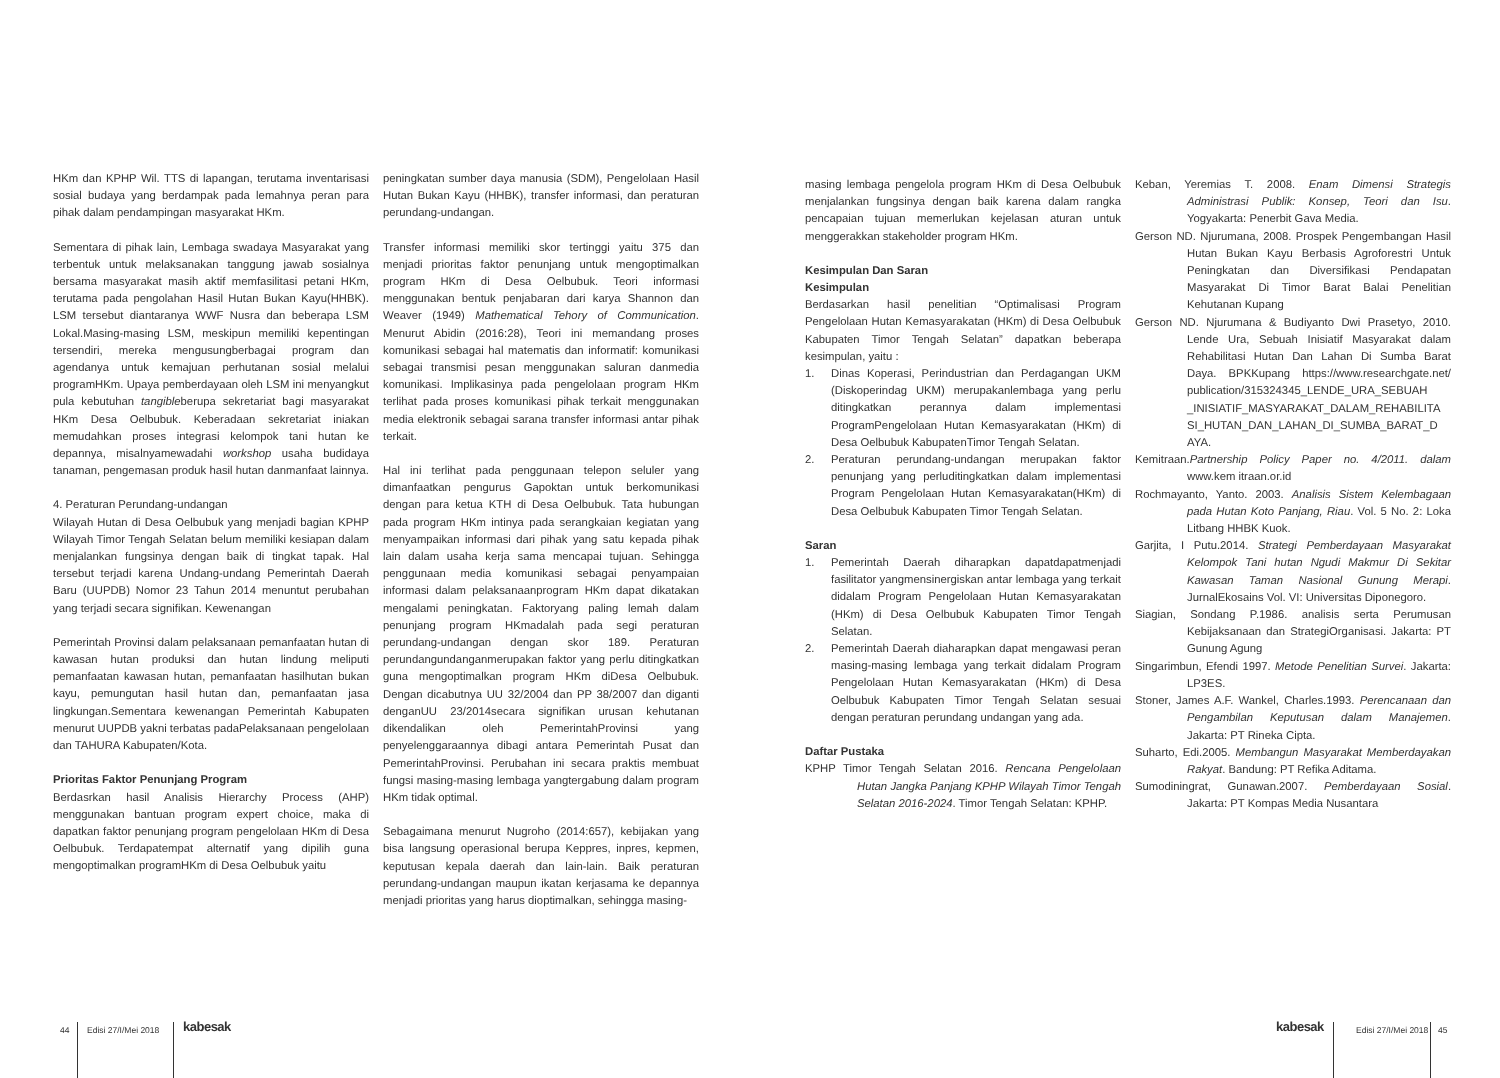HKm dan KPHP Wil. TTS di lapangan, terutama inventarisasi sosial budaya yang berdampak pada lemahnya peran para pihak dalam pendampingan masyarakat HKm.
Sementara di pihak lain, Lembaga swadaya Masyarakat yang terbentuk untuk melaksanakan tanggung jawab sosialnya bersama masyarakat masih aktif memfasilitasi petani HKm, terutama pada pengolahan Hasil Hutan Bukan Kayu(HHBK). LSM tersebut diantaranya WWF Nusra dan beberapa LSM Lokal.Masing-masing LSM, meskipun memiliki kepentingan tersendiri, mereka mengusungberbagai program dan agendanya untuk kemajuan perhutanan sosial melalui programHKm. Upaya pemberdayaan oleh LSM ini menyangkut pula kebutuhan tangibleberupa sekretariat bagi masyarakat HKm Desa Oelbubuk. Keberadaan sekretariat iniakan memudahkan proses integrasi kelompok tani hutan ke depannya, misalnyamewadahi workshop usaha budidaya tanaman, pengemasan produk hasil hutan danmanfaat lainnya.
4. Peraturan Perundang-undangan
Wilayah Hutan di Desa Oelbubuk yang menjadi bagian KPHP Wilayah Timor Tengah Selatan belum memiliki kesiapan dalam menjalankan fungsinya dengan baik di tingkat tapak. Hal tersebut terjadi karena Undang-undang Pemerintah Daerah Baru (UUPDB) Nomor 23 Tahun 2014 menuntut perubahan yang terjadi secara signifikan. Kewenangan
Pemerintah Provinsi dalam pelaksanaan pemanfaatan hutan di kawasan hutan produksi dan hutan lindung meliputi pemanfaatan kawasan hutan, pemanfaatan hasilhutan bukan kayu, pemungutan hasil hutan dan, pemanfaatan jasa lingkungan.Sementara kewenangan Pemerintah Kabupaten menurut UUPDB yakni terbatas padaPelaksanaan pengelolaan dan TAHURA Kabupaten/Kota.
Prioritas Faktor Penunjang Program
Berdasrkan hasil Analisis Hierarchy Process (AHP) menggunakan bantuan program expert choice, maka di dapatkan faktor penunjang program pengelolaan HKm di Desa Oelbubuk. Terdapatempat alternatif yang dipilih guna mengoptimalkan programHKm di Desa Oelbubuk yaitu
peningkatan sumber daya manusia (SDM), Pengelolaan Hasil Hutan Bukan Kayu (HHBK), transfer informasi, dan peraturan perundang-undangan.
Transfer informasi memiliki skor tertinggi yaitu 375 dan menjadi prioritas faktor penunjang untuk mengoptimalkan program HKm di Desa Oelbubuk. Teori informasi menggunakan bentuk penjabaran dari karya Shannon dan Weaver (1949) Mathematical Tehory of Communication. Menurut Abidin (2016:28), Teori ini memandang proses komunikasi sebagai hal matematis dan informatif: komunikasi sebagai transmisi pesan menggunakan saluran danmedia komunikasi. Implikasinya pada pengelolaan program HKm terlihat pada proses komunikasi pihak terkait menggunakan media elektronik sebagai sarana transfer informasi antar pihak terkait.
Hal ini terlihat pada penggunaan telepon seluler yang dimanfaatkan pengurus Gapoktan untuk berkomunikasi dengan para ketua KTH di Desa Oelbubuk. Tata hubungan pada program HKm intinya pada serangkaian kegiatan yang menyampaikan informasi dari pihak yang satu kepada pihak lain dalam usaha kerja sama mencapai tujuan. Sehingga penggunaan media komunikasi sebagai penyampaian informasi dalam pelaksanaanprogram HKm dapat dikatakan mengalami peningkatan. Faktoryang paling lemah dalam penunjang program HKmadalah pada segi peraturan perundang-undangan dengan skor 189. Peraturan perundangundanganmerupakan faktor yang perlu ditingkatkan guna mengoptimalkan program HKm diDesa Oelbubuk. Dengan dicabutnya UU 32/2004 dan PP 38/2007 dan diganti denganUU 23/2014secara signifikan urusan kehutanan dikendalikan oleh PemerintahProvinsi yang penyelenggaraannya dibagi antara Pemerintah Pusat dan PemerintahProvinsi. Perubahan ini secara praktis membuat fungsi masing-masing lembaga yangtergabung dalam program HKm tidak optimal.
Sebagaimana menurut Nugroho (2014:657), kebijakan yang bisa langsung operasional berupa Keppres, inpres, kepmen, keputusan kepala daerah dan lain-lain. Baik peraturan perundang-undangan maupun ikatan kerjasama ke depannya menjadi prioritas yang harus dioptimalkan, sehingga masing-
masing lembaga pengelola program HKm di Desa Oelbubuk menjalankan fungsinya dengan baik karena dalam rangka pencapaian tujuan memerlukan kejelasan aturan untuk menggerakkan stakeholder program HKm.
Kesimpulan Dan Saran
Kesimpulan
Berdasarkan hasil penelitian “Optimalisasi Program Pengelolaan Hutan Kemasyarakatan (HKm) di Desa Oelbubuk Kabupaten Timor Tengah Selatan” dapatkan beberapa kesimpulan, yaitu :
1. Dinas Koperasi, Perindustrian dan Perdagangan UKM (Diskoperindag UKM) merupakanlembaga yang perlu ditingkatkan perannya dalam implementasi ProgramPengelolaan Hutan Kemasyarakatan (HKm) di Desa Oelbubuk KabupatenTimor Tengah Selatan.
2. Peraturan perundang-undangan merupakan faktor penunjang yang perluditingkatkan dalam implementasi Program Pengelolaan Hutan Kemasyarakatan(HKm) di Desa Oelbubuk Kabupaten Timor Tengah Selatan.
Saran
1. Pemerintah Daerah diharapkan dapatdapatmenjadi fasilitator yangmensinergiskan antar lembaga yang terkait didalam Program Pengelolaan Hutan Kemasyarakatan (HKm) di Desa Oelbubuk Kabupaten Timor Tengah Selatan.
2. Pemerintah Daerah diaharapkan dapat mengawasi peran masing-masing lembaga yang terkait didalam Program Pengelolaan Hutan Kemasyarakatan (HKm) di Desa Oelbubuk Kabupaten Timor Tengah Selatan sesuai dengan peraturan perundang undangan yang ada.
Daftar Pustaka
KPHP Timor Tengah Selatan 2016. Rencana Pengelolaan Hutan Jangka Panjang KPHP Wilayah Timor Tengah Selatan 2016-2024. Timor Tengah Selatan: KPHP.
Keban, Yeremias T. 2008. Enam Dimensi Strategis Administrasi Publik: Konsep, Teori dan Isu. Yogyakarta: Penerbit Gava Media.
Gerson ND. Njurumana, 2008. Prospek Pengembangan Hasil Hutan Bukan Kayu Berbasis Agroforestri Untuk Peningkatan dan Diversifikasi Pendapatan Masyarakat Di Timor Barat Balai Penelitian Kehutanan Kupang
Gerson ND. Njurumana & Budiyanto Dwi Prasetyo, 2010. Lende Ura, Sebuah Inisiatif Masyarakat dalam Rehabilitasi Hutan Dan Lahan Di Sumba Barat Daya. BPKKupang https://www.researchgate.net/ publication/315324345_LENDE_URA_SEBUAH _INISIATIF_MASYARAKAT_DALAM_REHABILITA SI_HUTAN_DAN_LAHAN_DI_SUMBA_BARAT_D AYA.
Kemitraan.Partnership Policy Paper no. 4/2011. dalam www.kem itraan.or.id
Rochmayanto, Yanto. 2003. Analisis Sistem Kelembagaan pada Hutan Koto Panjang, Riau. Vol. 5 No. 2: Loka Litbang HHBK Kuok.
Garjita, I Putu.2014. Strategi Pemberdayaan Masyarakat Kelompok Tani hutan Ngudi Makmur Di Sekitar Kawasan Taman Nasional Gunung Merapi. JurnalEkosains Vol. VI: Universitas Diponegoro.
Siagian, Sondang P.1986. analisis serta Perumusan Kebijaksanaan dan StrategiOrganisasi. Jakarta: PT Gunung Agung
Singarimbun, Efendi 1997. Metode Penelitian Survei. Jakarta: LP3ES.
Stoner, James A.F. Wankel, Charles.1993. Perencanaan dan Pengambilan Keputusan dalam Manajemen. Jakarta: PT Rineka Cipta.
Suharto, Edi.2005. Membangun Masyarakat Memberdayakan Rakyat. Bandung: PT Refika Aditama.
Sumodiningrat, Gunawan.2007. Pemberdayaan Sosial. Jakarta: PT Kompas Media Nusantara
44 Edisi 27/I/Mei 2018 kabesak kabesak Edisi 27/I/Mei 2018 45